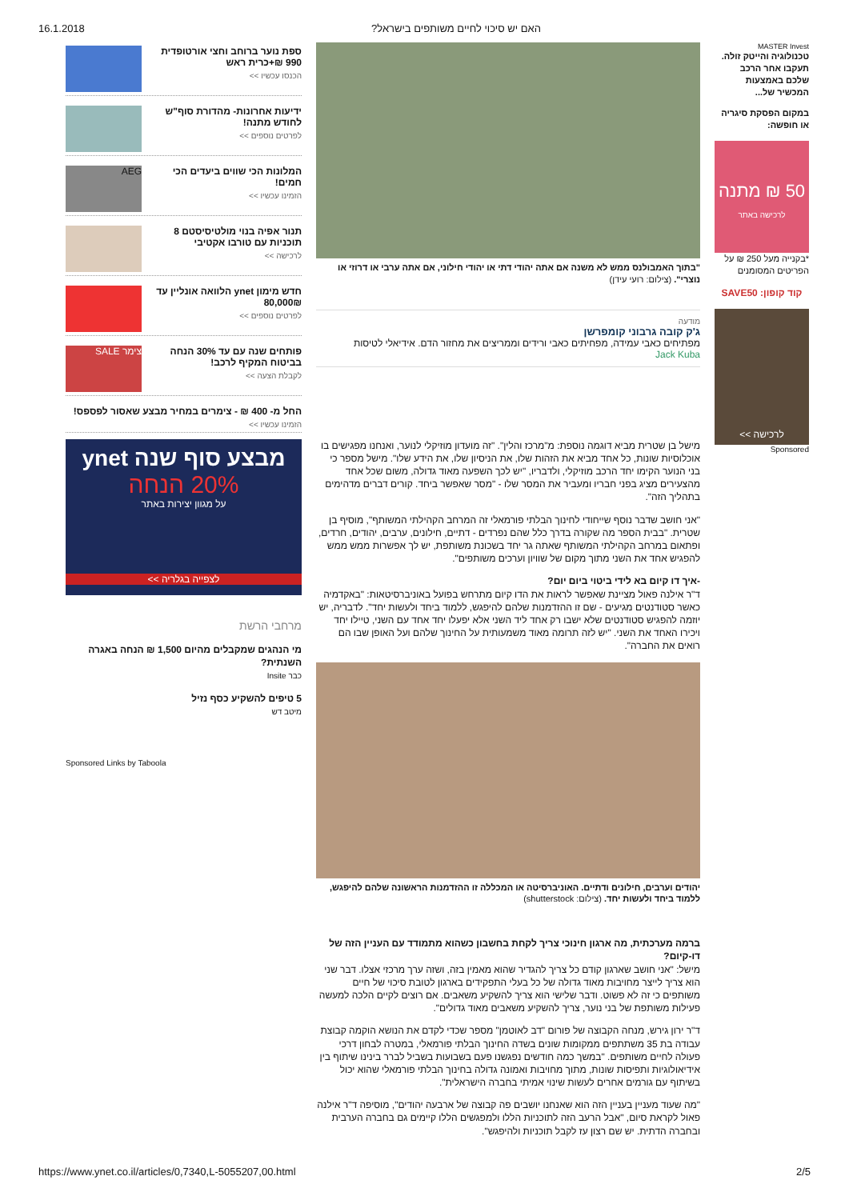16.1.2018?האם יש סיכוי לחיים משותפים בישראל
MASTER Invest
טכנולוגיה והייטק זולה. תעקבו אחר הרכב שלכם באמצעות המכשיר של...
במקום הפסקת סיגריה או חופשה:
50 ₪ מתנה
לרכישה באתר
*בקנייה מעל 250 ₪ על הפריטים המסומנים
קוד קופון: SAVE50
לרכישה >>
Sponsored
"בתוך האמבולנס ממש לא משנה אם אתה יהודי דתי או יהודי חילוני, אם אתה ערבי או דרוזי או נוצרי". (צילום: רועי עידן)
מודעה
ג'ק קובה גרבוני קומפרשן
מפתיחים כאבי עמידה, מפחיתים כאבי ורידים וממריצים את מחזור הדם. אידיאלי לטיסות
Jack Kuba
מישל בן שטרית מביא דוגמה נוספת: מ"מרכז והלין". "זה מועדון מוזיקלי לנוער, ואנחנו מפגישים בו אוכלוסיות שונות, כל אחד מביא את הזהות שלו, את הניסיון שלו, את הידע שלו". מישל מספר כי בני הנוער הקימו יחד הרכב מוזיקלי, ולדבריו, "יש לכך השפעה מאוד גדולה, משום שכל אחד מהצעירים מציג בפני חבריו ומעביר את המסר שלו - "מסר שאפשר ביחד. קורים דברים מדהימים בתהליך הזה".
"אני חושב שדבר נוסף שייחודי לחינוך הבלתי פורמאלי זה המרחב הקהילתי המשותף", מוסיף בן שטרית. "בבית הספר מה שקורה בדרך כלל שהם נפרדים - דתיים, חילונים, ערבים, יהודים, חרדים, ופתאום במרחב הקהילתי המשותף שאתה גר יחד בשכונת משותפת, יש לך אפשרות ממש ממש להפגיש אחד את השני מתוך מקום של שוויון וערכים משותפים".
-איך דו קיום בא לידי ביטוי ביום יום?
ד"ר אילנה פאול מציינת שאפשר לראות את הדו קיום מתרחש בפועל באוניברסיטאות: "באקדמיה כאשר סטודנטים מגיעים - שם זו ההזדמנות שלהם להיפגש, ללמוד ביחד ולעשות יחד". לדבריה, יש יוזמה להפגיש סטודנטים שלא ישבו רק אחד ליד השני אלא יפעלו יחד אחד עם השני, טיילו יחד ויכירו האחד את השני. "יש לזה תרומה מאוד משמעותית על החינוך שלהם ועל האופן שבו הם רואים את החברה".
יהודים וערבים, חילונים ודתיים. האוניברסיטה או המכללה זו ההזדמנות הראשונה שלהם להיפגש, ללמוד ביחד ולעשות יחד. (צילום: shutterstock)
ברמה מערכתית, מה ארגון חינוכי צריך לקחת בחשבון כשהוא מתמודד עם העניין הזה של דו-קיום?
מישל: "אני חושב שארגון קודם כל צריך להגדיר שהוא מאמין בזה, ושזה ערך מרכזי אצלו. דבר שני הוא צריך לייצר מחויבות מאוד גדולה של כל בעלי התפקידים בארגון לטובת סיכוי של חיים משותפים כי זה לא פשוט. ודבר שלישי הוא צריך להשקיע משאבים. אם רוצים לקיים הלכה למעשה פעילות משותפת של בני נוער, צריך להשקיע משאבים מאוד גדולים".
ד"ר ירון גירש, מנחה הקבוצה של פורום "דב לאוטמן" מספר שכדי לקדם את הנושא הוקמה קבוצת עבודה בת 35 משתתפים ממקומות שונים בשדה החינוך הבלתי פורמאלי, במטרה לבחון דרכי פעולה לחיים משותפים. "במשך כמה חודשים נפגשנו פעם בשבועות בשביל לברר בינינו שיתוף בין אידיאולוגיות ותפיסות שונות, מתוך מחויבות ואמונה גדולה בחינוך הבלתי פורמאלי שהוא יכול בשיתוף עם גורמים אחרים לעשות שינוי אמיתי בחברה הישראלית".
"מה שעוד מעניין בעניין הזה הוא שאנחנו יושבים פה קבוצה של ארבעה יהודים", מוסיפה ד"ר אילנה פאול לקראת סיום, "אבל הרעב הזה לתוכניות הללו ולמפגשים הללו קיימים גם בחברה הערבית ובחברה הדתית. יש שם רצון עז לקבל תוכניות ולהיפגש".
ספת נוער ברוחב וחצי אורטופדית 990 ₪+כרית ראש
הכנסו עכשיו >>
ידיעות אחרונות- מהדורת סוף"ש לחודש מתנה!
לפרטים נוספים >>
המלונות הכי שווים ביעדים הכי חמים!
הזמינו עכשיו >>
AEG
תנור אפיה בנוי מולטיסיסטם 8 תוכניות עם טורבו אקטיבי
לרכישה >>
חדש מימון ynet הלוואה אונליין עד 80,000₪
לפרטים נוספים >>
פותחים שנה עם עד 30% הנחה בביטוח המקיף לרכב!
לקבלת הצעה >>
צימר SALE
החל מ- 400 ₪ - צימרים במחיר מבצע שאסור לפספס!
הזמינו עכשיו >>
מבצע סוף שנה ynet
20% הנחה
על מגוון יצירות באתר
לצפייה בגלריה >>
מרחבי הרשת
מי הנהגים שמקבלים מהיום 1,500 ₪ הנחה באגרה השנתית?
כבר Insite
5 טיפים להשקיע כסף נזיל
מיטב דש
Sponsored Links by Taboola
https://www.ynet.co.il/articles/0,7340,L-5055207,00.html 2/5